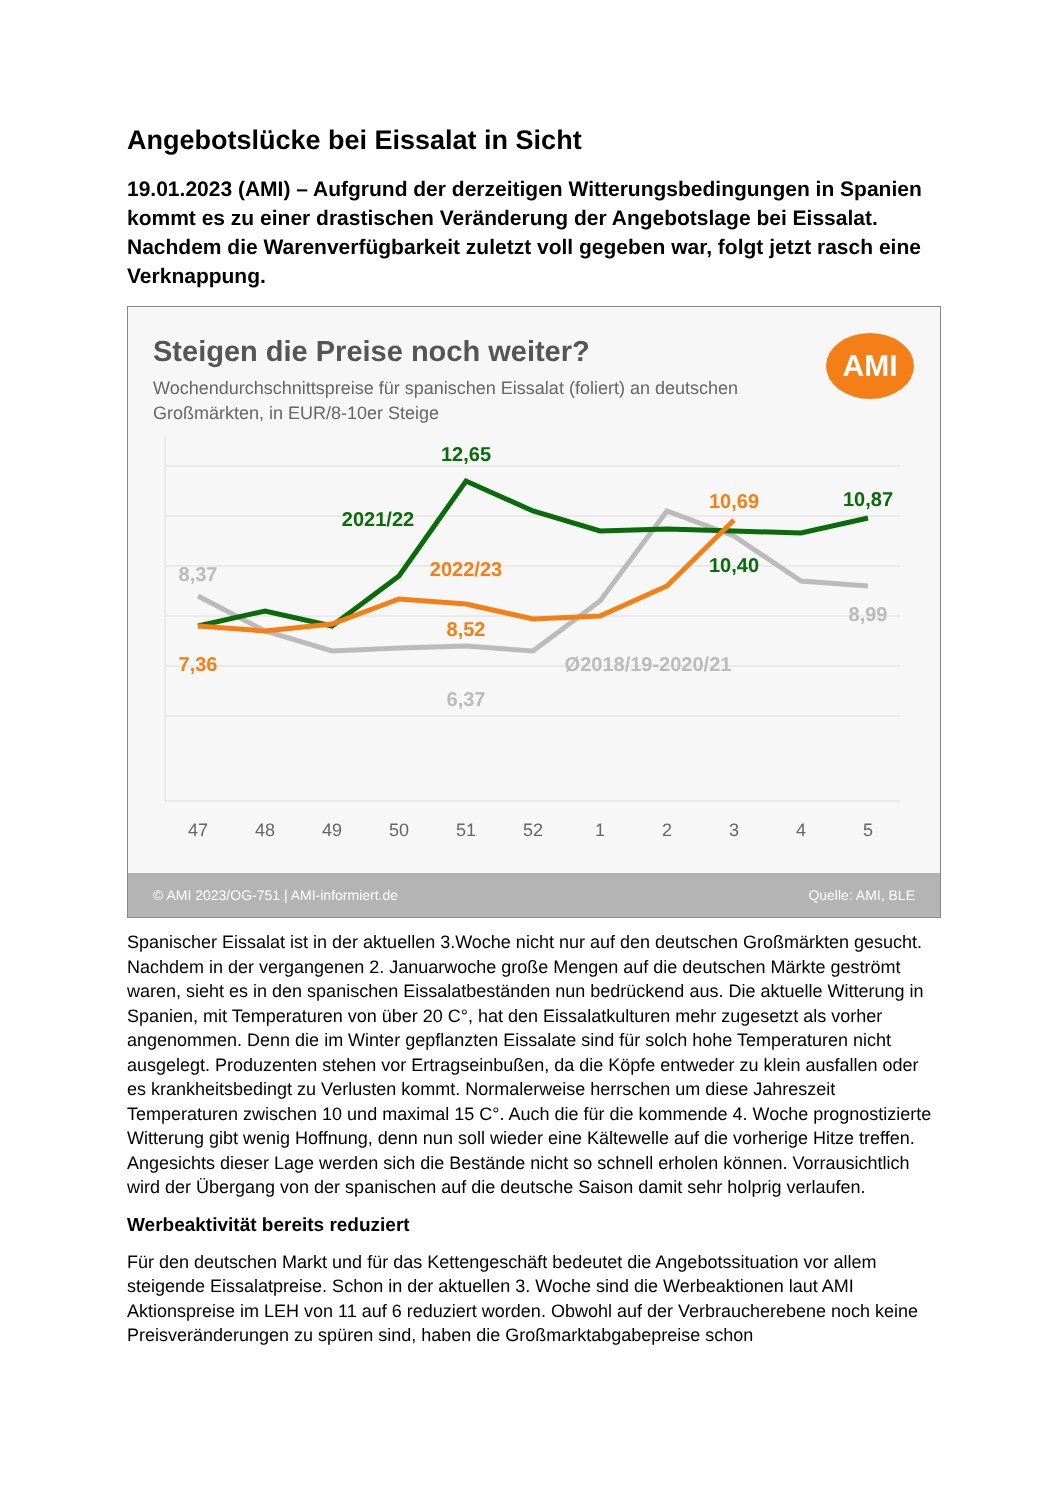Angebotslücke bei Eissalat in Sicht
19.01.2023 (AMI) – Aufgrund der derzeitigen Witterungsbedingungen in Spanien kommt es zu einer drastischen Veränderung der Angebotslage bei Eissalat. Nachdem die Warenverfügbarkeit zuletzt voll gegeben war, folgt jetzt rasch eine Verknappung.
Steigen die Preise noch weiter?
Wochendurchschnittspreise für spanischen Eissalat (foliert) an deutschen Großmärkten, in EUR/8-10er Steige
AMI
12,65
10,87
10,40
10,69
8,52
7,36
8,37
8,99
6,37
2021/22
2022/23
Ø2018/19-2020/21
47
48
49
50
51
52
1
2
3
4
5
© AMI 2023/OG-751 | AMI-informiert.de Quelle: AMI, BLE
Spanischer Eissalat ist in der aktuellen 3.Woche nicht nur auf den deutschen Großmärkten gesucht. Nachdem in der vergangenen 2. Januarwoche große Mengen auf die deutschen Märkte geströmt waren, sieht es in den spanischen Eissalatbeständen nun bedrückend aus. Die aktuelle Witterung in Spanien, mit Temperaturen von über 20 C°, hat den Eissalatkulturen mehr zugesetzt als vorher angenommen. Denn die im Winter gepflanzten Eissalate sind für solch hohe Temperaturen nicht ausgelegt. Produzenten stehen vor Ertragseinbußen, da die Köpfe entweder zu klein ausfallen oder es krankheitsbedingt zu Verlusten kommt. Normalerweise herrschen um diese Jahreszeit Temperaturen zwischen 10 und maximal 15 C°. Auch die für die kommende 4. Woche prognostizierte Witterung gibt wenig Hoffnung, denn nun soll wieder eine Kältewelle auf die vorherige Hitze treffen. Angesichts dieser Lage werden sich die Bestände nicht so schnell erholen können. Vorrausichtlich wird der Übergang von der spanischen auf die deutsche Saison damit sehr holprig verlaufen.
Werbeaktivität bereits reduziert
Für den deutschen Markt und für das Kettengeschäft bedeutet die Angebotssituation vor allem steigende Eissalatpreise. Schon in der aktuellen 3. Woche sind die Werbeaktionen laut AMI Aktionspreise im LEH von 11 auf 6 reduziert worden. Obwohl auf der Verbraucherebene noch keine Preisveränderungen zu spüren sind, haben die Großmarktabgabepreise schon